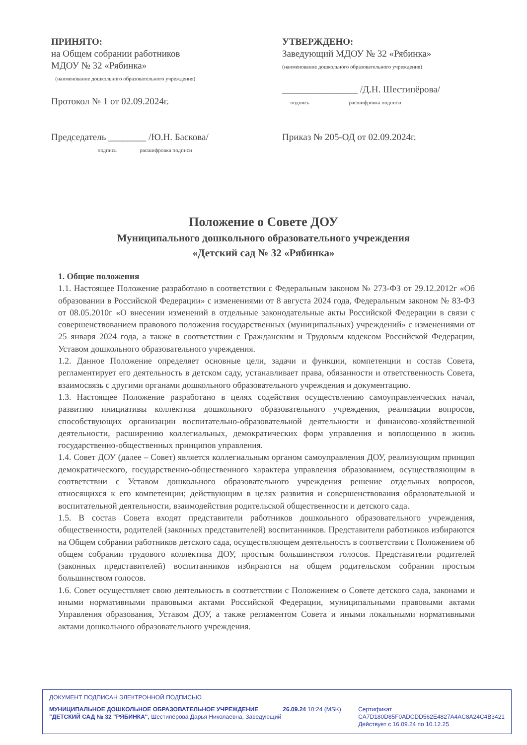ПРИНЯТО:
на Общем собрании работников
МДОУ № 32 «Рябинка»
(наименование дошкольного образовательного учреждения)
Протокол № 1 от 02.09.2024г.
Председатель ________ /Ю.Н. Баскова/
подпись расшифровка подписи
УТВЕРЖДЕНО:
Заведующий МДОУ № 32 «Рябинка»
(наименование дошкольного образовательного учреждения)
________________ /Д.Н. Шестипёрова/
подпись расшифровка подписи
Приказ № 205-ОД от 02.09.2024г.
Положение о Совете ДОУ
Муниципального дошкольного образовательного учреждения
«Детский сад № 32 «Рябинка»
1. Общие положения
1.1. Настоящее Положение разработано в соответствии с Федеральным законом № 273-ФЗ от 29.12.2012г «Об образовании в Российской Федерации» с изменениями от 8 августа 2024 года, Федеральным законом № 83-ФЗ от 08.05.2010г «О внесении изменений в отдельные законодательные акты Российской Федерации в связи с совершенствованием правового положения государственных (муниципальных) учреждений» с изменениями от 25 января 2024 года, а также в соответствии с Гражданским и Трудовым кодексом Российской Федерации, Уставом дошкольного образовательного учреждения.
1.2. Данное Положение определяет основные цели, задачи и функции, компетенции и состав Совета, регламентирует его деятельность в детском саду, устанавливает права, обязанности и ответственность Совета, взаимосвязь с другими органами дошкольного образовательного учреждения и документацию.
1.3. Настоящее Положение разработано в целях содействия осуществлению самоуправленческих начал, развитию инициативы коллектива дошкольного образовательного учреждения, реализации вопросов, способствующих организации воспитательно-образовательной деятельности и финансово-хозяйственной деятельности, расширению коллегиальных, демократических форм управления и воплощению в жизнь государственно-общественных принципов управления.
1.4. Совет ДОУ (далее – Совет) является коллегиальным органом самоуправления ДОУ, реализующим принцип демократического, государственно-общественного характера управления образованием, осуществляющим в соответствии с Уставом дошкольного образовательного учреждения решение отдельных вопросов, относящихся к его компетенции; действующим в целях развития и совершенствования образовательной и воспитательной деятельности, взаимодействия родительской общественности и детского сада.
1.5. В состав Совета входят представители работников дошкольного образовательного учреждения, общественности, родителей (законных представителей) воспитанников. Представители работников избираются на Общем собрании работников детского сада, осуществляющем деятельность в соответствии с Положением об общем собрании трудового коллектива ДОУ, простым большинством голосов. Представители родителей (законных представителей) воспитанников избираются на общем родительском собрании простым большинством голосов.
1.6. Совет осуществляет свою деятельность в соответствии с Положением о Совете детского сада, законами и иными нормативными правовыми актами Российской Федерации, муниципальными правовыми актами Управления образования, Уставом ДОУ, а также регламентом Совета и иными локальными нормативными актами дошкольного образовательного учреждения.
ДОКУМЕНТ ПОДПИСАН ЭЛЕКТРОННОЙ ПОДПИСЬЮ
МУНИЦИПАЛЬНОЕ ДОШКОЛЬНОЕ ОБРАЗОВАТЕЛЬНОЕ УЧРЕЖДЕНИЕ "ДЕТСКИЙ САД № 32 "РЯБИНКА", Шестипёрова Дарья Николаевна, Заведующий
26.09.24 10:24 (MSK) Сертификат
CA7D180D85F0ADCDD562E4827A4AC8A24C4B3421
Действует с 16.09.24 по 10.12.25